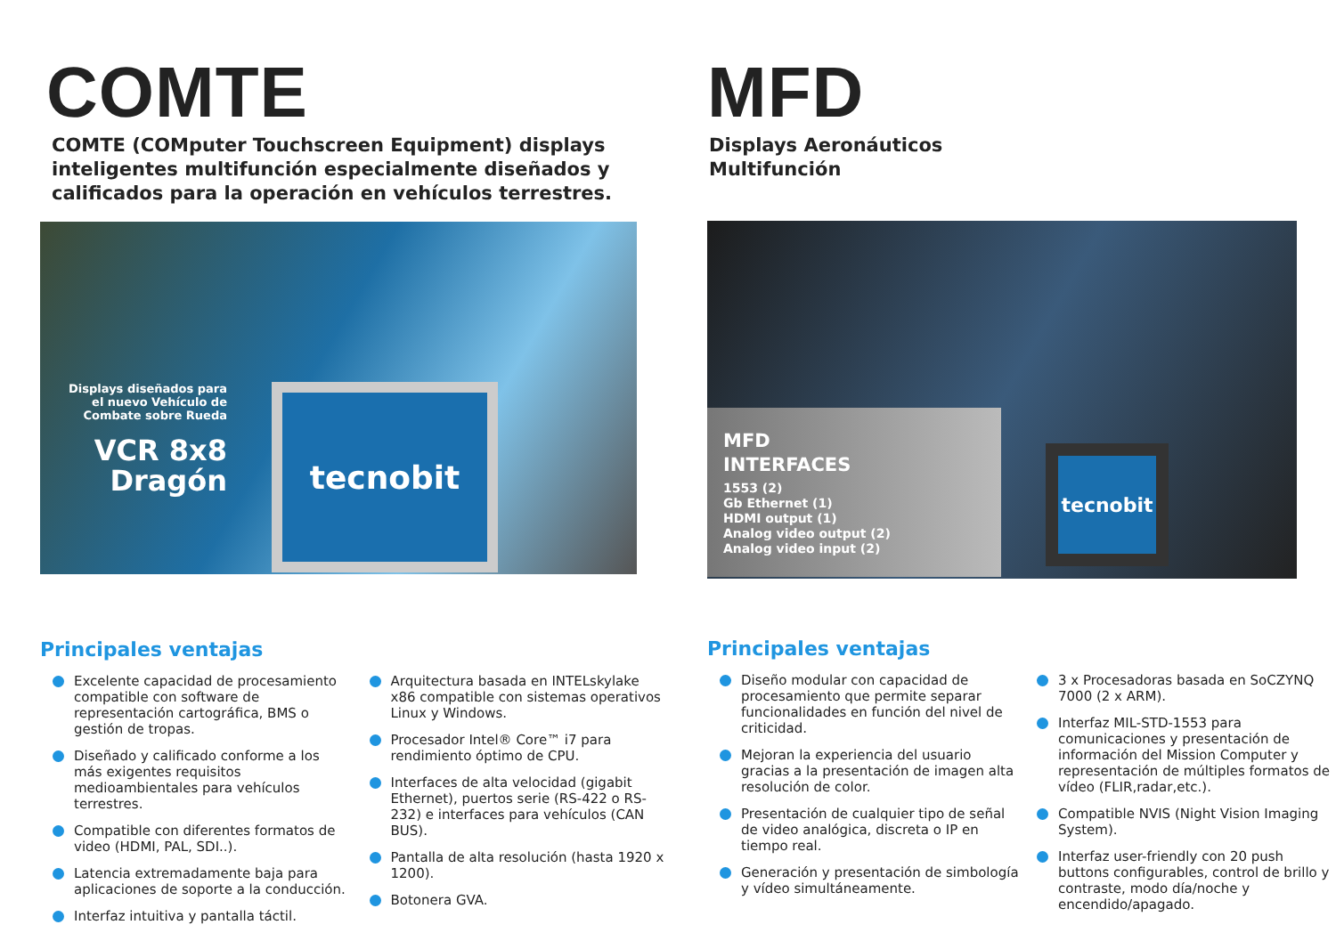COMTE
COMTE (COMputer Touchscreen Equipment) displays inteligentes multifunción especialmente diseñados y calificados para la operación en vehículos terrestres.
Displays diseñados para el nuevo Vehículo de Combate sobre Rueda
VCR 8x8 Dragón
tecnobit
Principales ventajas
Excelente capacidad de procesamiento compatible con software de representación cartográfica, BMS o gestión de tropas.
Diseñado y calificado conforme a los más exigentes requisitos medioambientales para vehículos terrestres.
Compatible con diferentes formatos de video (HDMI, PAL, SDI..).
Latencia extremadamente baja para aplicaciones de soporte a la conducción.
Interfaz intuitiva y pantalla táctil.
Arquitectura basada en INTELskylake x86 compatible con sistemas operativos Linux y Windows.
Procesador Intel® Core™ i7 para rendimiento óptimo de CPU.
Interfaces de alta velocidad (gigabit Ethernet), puertos serie (RS-422 o RS-232) e interfaces para vehículos (CAN BUS).
Pantalla de alta resolución (hasta 1920 x 1200).
Botonera GVA.
MFD
Displays Aeronáuticos
Multifunción
MFD
INTERFACES
1553 (2)
Gb Ethernet (1)
HDMI output (1)
Analog video output (2)
Analog video input (2)
tecnobit
Principales ventajas
Diseño modular con capacidad de procesamiento que permite separar funcionalidades en función del nivel de criticidad.
Mejoran la experiencia del usuario gracias a la presentación de imagen alta resolución de color.
Presentación de cualquier tipo de señal de video analógica, discreta o IP en tiempo real.
Generación y presentación de simbología y vídeo simultáneamente.
3 x Procesadoras basada en SoCZYNQ 7000 (2 x ARM).
Interfaz MIL-STD-1553 para comunicaciones y presentación de información del Mission Computer y representación de múltiples formatos de vídeo (FLIR,radar,etc.).
Compatible NVIS (Night Vision Imaging System).
Interfaz user-friendly con 20 push buttons configurables, control de brillo y contraste, modo día/noche y encendido/apagado.